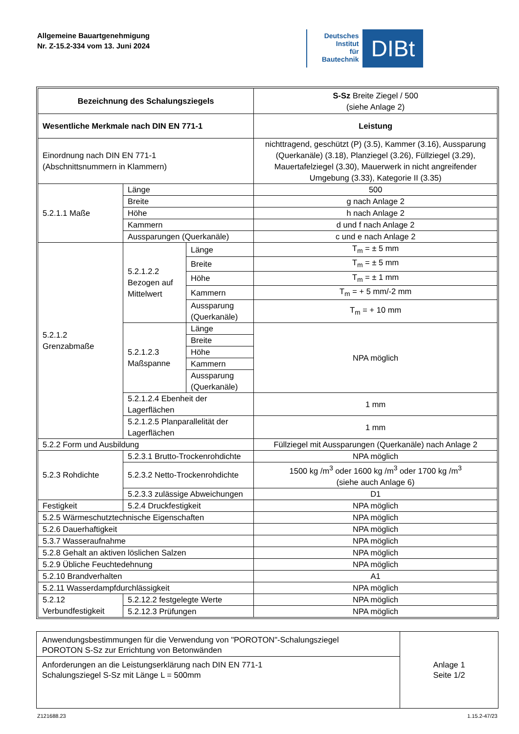Allgemeine Bauartgenehmigung
Nr. Z-15.2-334 vom 13. Juni 2024
Deutsches
Institut
für
Bautechnik
DIBt
| Bezeichnung des Schalungsziegels | | | S-Sz Breite Ziegel / 500 (siehe Anlage 2) |
| Wesentliche Merkmale nach DIN EN 771-1 | | | Leistung |
| Einordnung nach DIN EN 771-1 (Abschnittsnummern in Klammern) | | | nichttragend, geschützt (P) (3.5), Kammer (3.16), Aussparung (Querkanäle) (3.18), Planziegel (3.26), Füllziegel (3.29), Mauertafelziegel (3.30), Mauerwerk in nicht angreifender Umgebung (3.33), Kategorie II (3.35) |
| 5.2.1.1 Maße | Länge | | 500 |
| | Breite | | g nach Anlage 2 |
| | Höhe | | h nach Anlage 2 |
| | Kammern | | d und f nach Anlage 2 |
| | Aussparungen (Querkanäle) | | c und e nach Anlage 2 |
| 5.2.1.2 Grenzabmaße | 5.2.1.2.2 Bezogen auf Mittelwert | Länge | T<sub>m</sub> = ± 5 mm |
| | | Breite | T<sub>m</sub> = ± 5 mm |
| | | Höhe | T<sub>m</sub> = ± 1 mm |
| | | Kammern | T<sub>m</sub> = + 5 mm/-2 mm |
| | | Aussparung (Querkanäle) | T<sub>m</sub> = + 10 mm |
| | 5.2.1.2.3 Maßspanne | Länge | NPA möglich |
| | | Breite | |
| | | Höhe | |
| | | Kammern | |
| | | Aussparung (Querkanäle) | |
| | 5.2.1.2.4 Ebenheit der Lagerflächen | | 1 mm |
| | 5.2.1.2.5 Planparallelität der Lagerflächen | | 1 mm |
| 5.2.2 Form und Ausbildung | | | Füllziegel mit Aussparungen (Querkanäle) nach Anlage 2 |
| 5.2.3 Rohdichte | 5.2.3.1 Brutto-Trockenrohdichte | | NPA möglich |
| | 5.2.3.2 Netto-Trockenrohdichte | | 1500 kg /m<sup>3</sup> oder 1600 kg /m<sup>3</sup> oder 1700 kg /m<sup>3</sup> (siehe auch Anlage 6) |
| | 5.2.3.3 zulässige Abweichungen | | D1 |
| Festigkeit | 5.2.4 Druckfestigkeit | | NPA möglich |
| 5.2.5 Wärmeschutztechnische Eigenschaften | | | NPA möglich |
| 5.2.6 Dauerhaftigkeit | | | NPA möglich |
| 5.3.7 Wasseraufnahme | | | NPA möglich |
| 5.2.8 Gehalt an aktiven löslichen Salzen | | | NPA möglich |
| 5.2.9 Übliche Feuchtedehnung | | | NPA möglich |
| 5.2.10 Brandverhalten | | | A1 |
| 5.2.11 Wasserdampfdurchlässigkeit | | | NPA möglich |
| 5.2.12 Verbundfestigkeit | 5.2.12.2 festgelegte Werte | | NPA möglich |
| | 5.2.12.3 Prüfungen | | NPA möglich |
Anwendungsbestimmungen für die Verwendung von "POROTON"-Schalungsziegel
POROTON S-Sz zur Errichtung von Betonwänden
Anforderungen an die Leistungserklärung nach DIN EN 771-1
Schalungsziegel S-Sz mit Länge L = 500mm
Anlage 1
Seite 1/2
Z121688.23 1.15.2-47/23